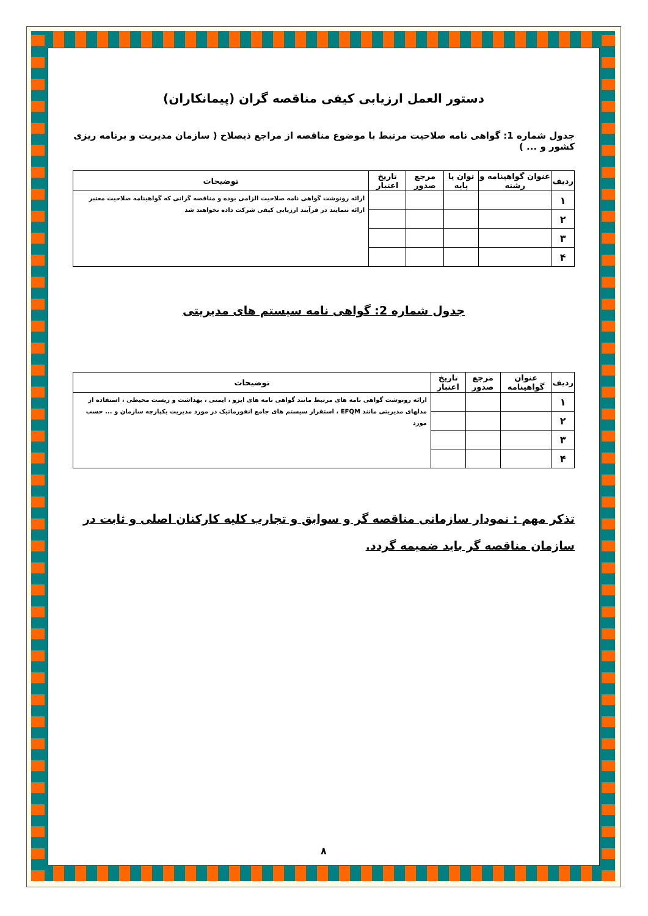دستور العمل ارزیابی کیفی مناقصه گران (پیمانکاران)
جدول شماره 1: گواهی نامه صلاحیت مرتبط با موضوع مناقصه از مراجع ذیصلاح ( سازمان مدیریت و برنامه ریزی کشور و ... )
| ردیف | عنوان گواهینامه و رشته | توان یا پایه | مرجع صدور | تاریخ اعتبار | توضیحات |
| --- | --- | --- | --- | --- | --- |
| ۱ | | | | | ارائه رونوشت گواهی نامه صلاحیت الزامی بوده و مناقصه گرانی که گواهینامه صلاحیت معتبر ارائه ننمایند در فرآیند ارزیابی کیفی شرکت داده نخواهند شد |
| ۲ | | | | | |
| ۳ | | | | | |
| ۴ | | | | | |
جدول شماره 2: گواهی نامه سیستم های مدیریتی
| ردیف | عنوان گواهینامه | مرجع صدور | تاریخ اعتبار | توضیحات |
| --- | --- | --- | --- | --- |
| ۱ | | | | ارائه رونوشت گواهی نامه های مرتبط مانند گواهی نامه های ایزو ، ایمنی ، بهداشت و زیست محیطی ، استفاده از مدلهای مدیریتی مانند EFQM ، استقرار سیستم های جامع انفورماتیک در مورد مدیریت یکپارچه سازمان و ... حسب مورد |
| ۲ | | | | |
| ۳ | | | | |
| ۴ | | | | |
تذکر مهم : نمودار سازمانی مناقصه گر و سوابق و تجارب کلیه کارکنان اصلی و ثابت در سازمان مناقصه گر باید ضمیمه گردد.
۸